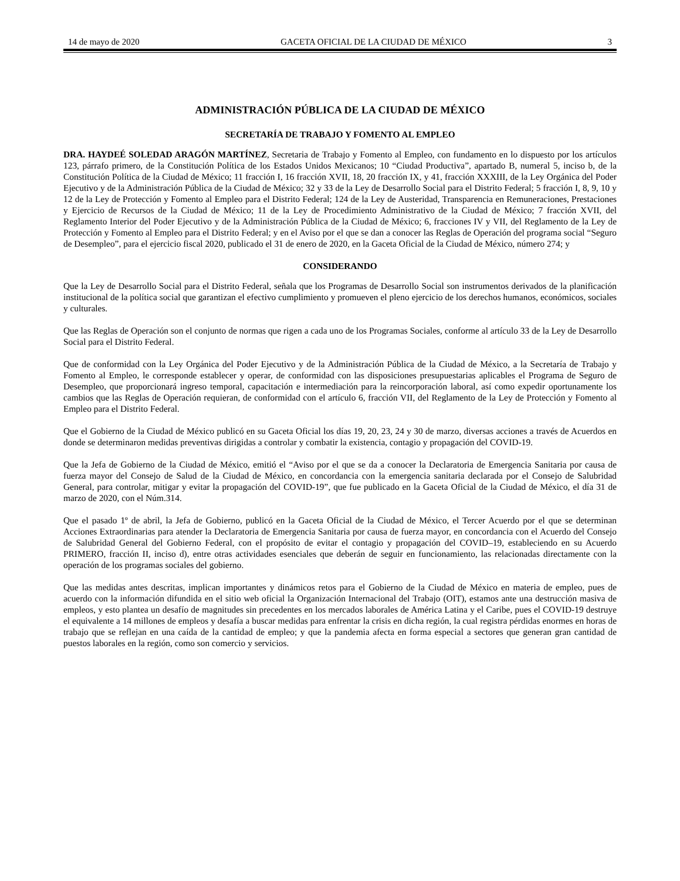14 de mayo de 2020 GACETA OFICIAL DE LA CIUDAD DE MÉXICO 3
ADMINISTRACIÓN PÚBLICA DE LA CIUDAD DE MÉXICO
SECRETARÍA DE TRABAJO Y FOMENTO AL EMPLEO
DRA. HAYDEÉ SOLEDAD ARAGÓN MARTÍNEZ, Secretaria de Trabajo y Fomento al Empleo, con fundamento en lo dispuesto por los artículos 123, párrafo primero, de la Constitución Política de los Estados Unidos Mexicanos; 10 “Ciudad Productiva”, apartado B, numeral 5, inciso b, de la Constitución Política de la Ciudad de México; 11 fracción I, 16 fracción XVII, 18, 20 fracción IX, y 41, fracción XXXIII, de la Ley Orgánica del Poder Ejecutivo y de la Administración Pública de la Ciudad de México; 32 y 33 de la Ley de Desarrollo Social para el Distrito Federal; 5 fracción I, 8, 9, 10 y 12 de la Ley de Protección y Fomento al Empleo para el Distrito Federal; 124 de la Ley de Austeridad, Transparencia en Remuneraciones, Prestaciones y Ejercicio de Recursos de la Ciudad de México; 11 de la Ley de Procedimiento Administrativo de la Ciudad de México; 7 fracción XVII, del Reglamento Interior del Poder Ejecutivo y de la Administración Pública de la Ciudad de México; 6, fracciones IV y VII, del Reglamento de la Ley de Protección y Fomento al Empleo para el Distrito Federal; y en el Aviso por el que se dan a conocer las Reglas de Operación del programa social “Seguro de Desempleo”, para el ejercicio fiscal 2020, publicado el 31 de enero de 2020, en la Gaceta Oficial de la Ciudad de México, número 274; y
CONSIDERANDO
Que la Ley de Desarrollo Social para el Distrito Federal, señala que los Programas de Desarrollo Social son instrumentos derivados de la planificación institucional de la política social que garantizan el efectivo cumplimiento y promueven el pleno ejercicio de los derechos humanos, económicos, sociales y culturales.
Que las Reglas de Operación son el conjunto de normas que rigen a cada uno de los Programas Sociales, conforme al artículo 33 de la Ley de Desarrollo Social para el Distrito Federal.
Que de conformidad con la Ley Orgánica del Poder Ejecutivo y de la Administración Pública de la Ciudad de México, a la Secretaría de Trabajo y Fomento al Empleo, le corresponde establecer y operar, de conformidad con las disposiciones presupuestarias aplicables el Programa de Seguro de Desempleo, que proporcionará ingreso temporal, capacitación e intermediación para la reincorporación laboral, así como expedir oportunamente los cambios que las Reglas de Operación requieran, de conformidad con el artículo 6, fracción VII, del Reglamento de la Ley de Protección y Fomento al Empleo para el Distrito Federal.
Que el Gobierno de la Ciudad de México publicó en su Gaceta Oficial los días 19, 20, 23, 24 y 30 de marzo, diversas acciones a través de Acuerdos en donde se determinaron medidas preventivas dirigidas a controlar y combatir la existencia, contagio y propagación del COVID-19.
Que la Jefa de Gobierno de la Ciudad de México, emitió el “Aviso por el que se da a conocer la Declaratoria de Emergencia Sanitaria por causa de fuerza mayor del Consejo de Salud de la Ciudad de México, en concordancia con la emergencia sanitaria declarada por el Consejo de Salubridad General, para controlar, mitigar y evitar la propagación del COVID-19”, que fue publicado en la Gaceta Oficial de la Ciudad de México, el día 31 de marzo de 2020, con el Núm.314.
Que el pasado 1º de abril, la Jefa de Gobierno, publicó en la Gaceta Oficial de la Ciudad de México, el Tercer Acuerdo por el que se determinan Acciones Extraordinarias para atender la Declaratoria de Emergencia Sanitaria por causa de fuerza mayor, en concordancia con el Acuerdo del Consejo de Salubridad General del Gobierno Federal, con el propósito de evitar el contagio y propagación del COVID–19, estableciendo en su Acuerdo PRIMERO, fracción II, inciso d), entre otras actividades esenciales que deberán de seguir en funcionamiento, las relacionadas directamente con la operación de los programas sociales del gobierno.
Que las medidas antes descritas, implican importantes y dinámicos retos para el Gobierno de la Ciudad de México en materia de empleo, pues de acuerdo con la información difundida en el sitio web oficial la Organización Internacional del Trabajo (OIT), estamos ante una destrucción masiva de empleos, y esto plantea un desafío de magnitudes sin precedentes en los mercados laborales de América Latina y el Caribe, pues el COVID-19 destruye el equivalente a 14 millones de empleos y desafía a buscar medidas para enfrentar la crisis en dicha región, la cual registra pérdidas enormes en horas de trabajo que se reflejan en una caída de la cantidad de empleo; y que la pandemia afecta en forma especial a sectores que generan gran cantidad de puestos laborales en la región, como son comercio y servicios.